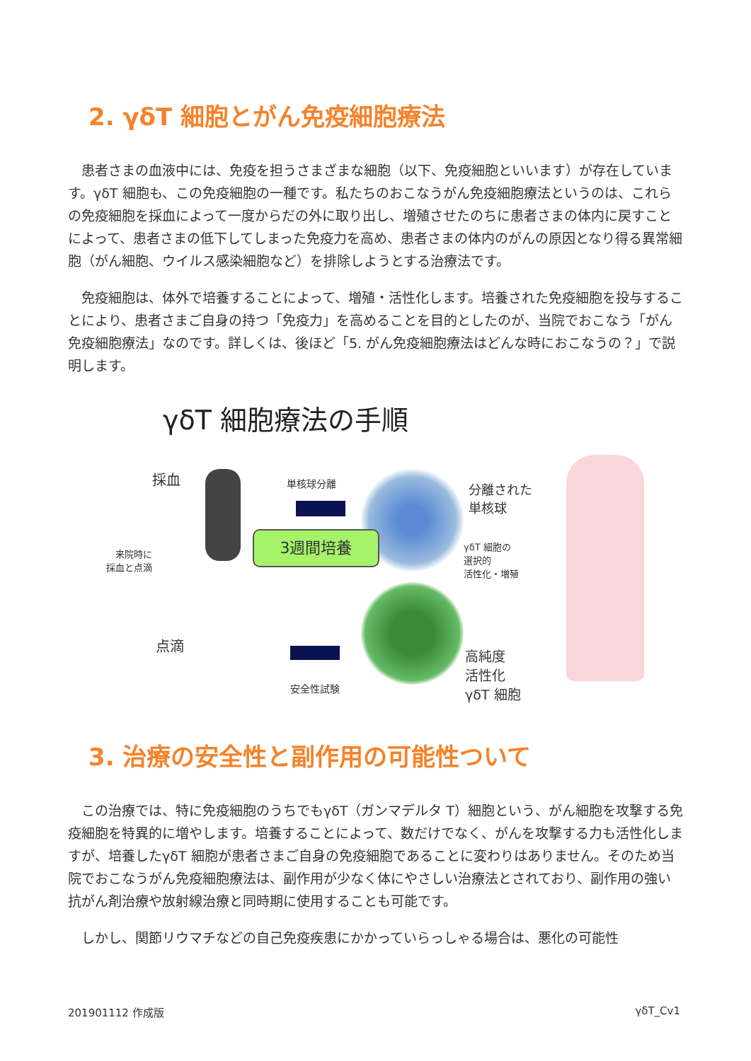2. γδT 細胞とがん免疫細胞療法
患者さまの血液中には、免疫を担うさまざまな細胞（以下、免疫細胞といいます）が存在しています。γδT 細胞も、この免疫細胞の一種です。私たちのおこなうがん免疫細胞療法というのは、これらの免疫細胞を採血によって一度からだの外に取り出し、増殖させたのちに患者さまの体内に戻すことによって、患者さまの低下してしまった免疫力を高め、患者さまの体内のがんの原因となり得る異常細胞（がん細胞、ウイルス感染細胞など）を排除しようとする治療法です。
免疫細胞は、体外で培養することによって、増殖・活性化します。培養された免疫細胞を投与することにより、患者さまご自身の持つ「免疫力」を高めることを目的としたのが、当院でおこなう「がん免疫細胞療法」なのです。詳しくは、後ほど「5. がん免疫細胞療法はどんな時におこなうの？」で説明します。
γδT 細胞療法の手順
採血 単核球分離
分離された
単核球
γδT 細胞の
選択的
活性化・増殖
3週間培養
来院時に
採血と点滴
点滴
高純度
活性化
γδT 細胞
安全性試験
3. 治療の安全性と副作用の可能性ついて
この治療では、特に免疫細胞のうちでもγδT（ガンマデルタ T）細胞という、がん細胞を攻撃する免疫細胞を特異的に増やします。培養することによって、数だけでなく、がんを攻撃する力も活性化しますが、培養したγδT 細胞が患者さまご自身の免疫細胞であることに変わりはありません。そのため当院でおこなうがん免疫細胞療法は、副作用が少なく体にやさしい治療法とされており、副作用の強い抗がん剤治療や放射線治療と同時期に使用することも可能です。
しかし、関節リウマチなどの自己免疫疾患にかかっていらっしゃる場合は、悪化の可能性
201901112 作成版 γδT_Cv1